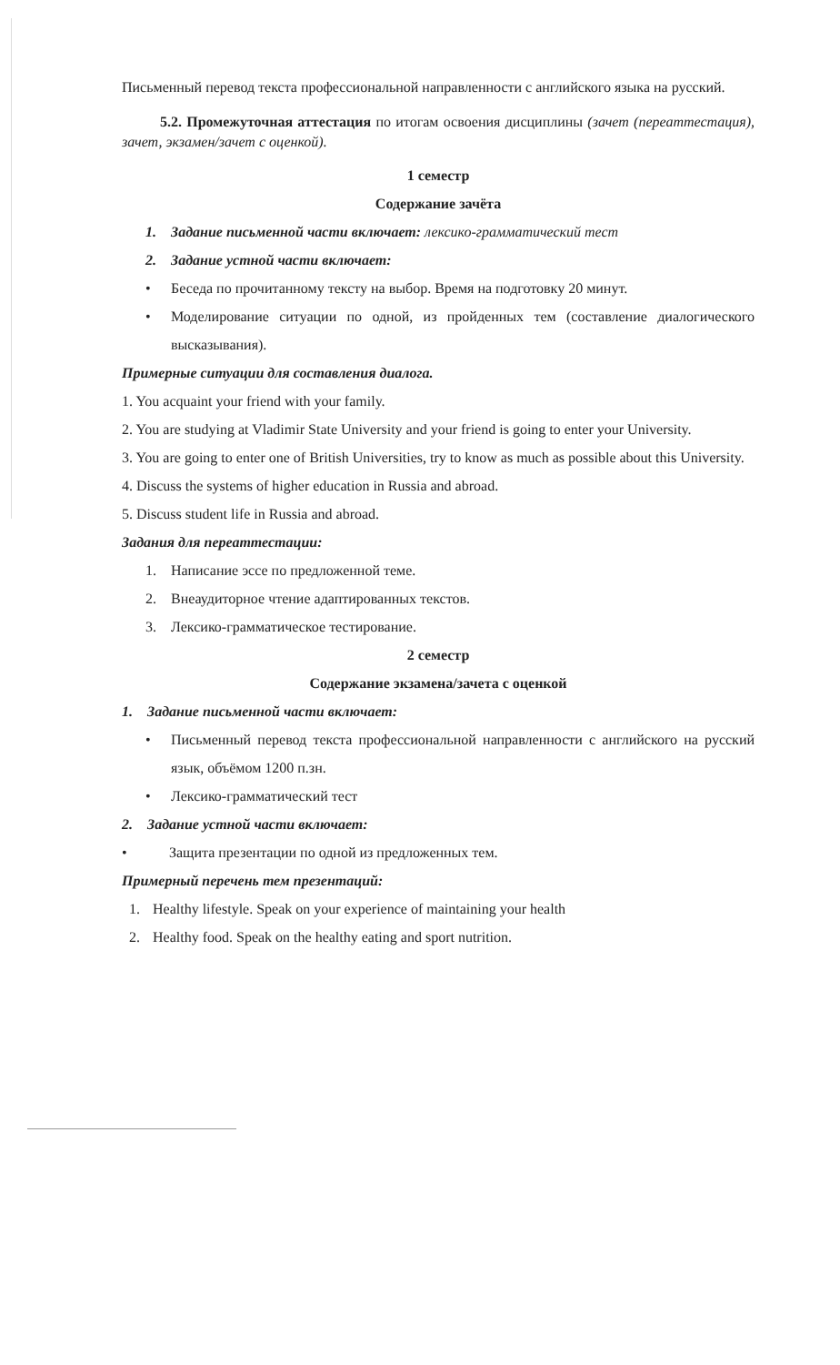Письменный перевод текста профессиональной направленности с английского языка на русский.
5.2. Промежуточная аттестация по итогам освоения дисциплины (зачет (переаттестация), зачет, экзамен/зачет с оценкой).
1 семестр
Содержание зачёта
1. Задание письменной части включает: лексико-грамматический тест
2. Задание устной части включает:
• Беседа по прочитанному тексту на выбор. Время на подготовку 20 минут.
• Моделирование ситуации по одной, из пройденных тем (составление диалогического высказывания).
Примерные ситуации для составления диалога.
1. You acquaint your friend with your family.
2. You are studying at Vladimir State University and your friend is going to enter your University.
3. You are going to enter one of British Universities, try to know as much as possible about this University.
4. Discuss the systems of higher education in Russia and abroad.
5. Discuss student life in Russia and abroad.
Задания для переаттестации:
1. Написание эссе по предложенной теме.
2. Внеаудиторное чтение адаптированных текстов.
3. Лексико-грамматическое тестирование.
2 семестр
Содержание экзамена/зачета с оценкой
1. Задание письменной части включает:
• Письменный перевод текста профессиональной направленности с английского на русский язык, объёмом 1200 п.зн.
• Лексико-грамматический тест
2. Задание устной части включает:
• Защита презентации по одной из предложенных тем.
Примерный перечень тем презентаций:
1. Healthy lifestyle. Speak on your experience of maintaining your health
2. Healthy food. Speak on the healthy eating and sport nutrition.